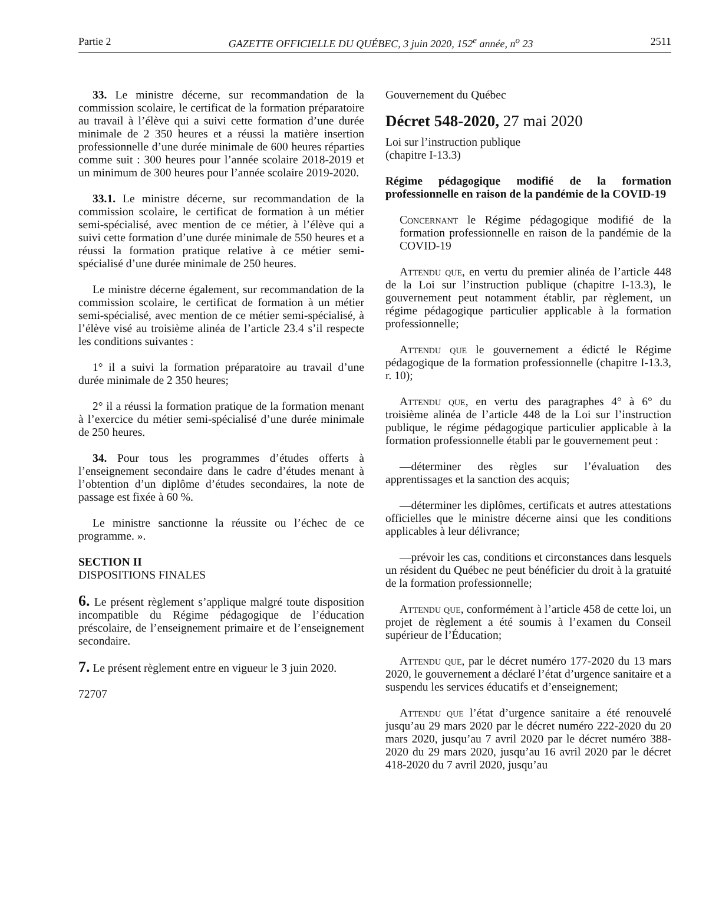Partie 2 GAZETTE OFFICIELLE DU QUÉBEC, 3 juin 2020, 152<sup>e</sup> année, n<sup>o</sup> 23 2511
33. Le ministre décerne, sur recommandation de la commission scolaire, le certificat de la formation préparatoire au travail à l’élève qui a suivi cette formation d’une durée minimale de 2 350 heures et a réussi la matière insertion professionnelle d’une durée minimale de 600 heures réparties comme suit : 300 heures pour l’année scolaire 2018-2019 et un minimum de 300 heures pour l’année scolaire 2019-2020.
33.1. Le ministre décerne, sur recommandation de la commission scolaire, le certificat de formation à un métier semi-spécialisé, avec mention de ce métier, à l’élève qui a suivi cette formation d’une durée minimale de 550 heures et a réussi la formation pratique relative à ce métier semi-spécialisé d’une durée minimale de 250 heures.
Le ministre décerne également, sur recommandation de la commission scolaire, le certificat de formation à un métier semi-spécialisé, avec mention de ce métier semi-spécialisé, à l’élève visé au troisième alinéa de l’article 23.4 s’il respecte les conditions suivantes :
1° il a suivi la formation préparatoire au travail d’une durée minimale de 2 350 heures;
2° il a réussi la formation pratique de la formation menant à l’exercice du métier semi-spécialisé d’une durée minimale de 250 heures.
34. Pour tous les programmes d’études offerts à l’enseignement secondaire dans le cadre d’études menant à l’obtention d’un diplôme d’études secondaires, la note de passage est fixée à 60 %.
Le ministre sanctionne la réussite ou l’échec de ce programme. ».
SECTION II
DISPOSITIONS FINALES
6. Le présent règlement s’applique malgré toute disposition incompatible du Régime pédagogique de l’éducation préscolaire, de l’enseignement primaire et de l’enseignement secondaire.
7. Le présent règlement entre en vigueur le 3 juin 2020.
72707
Gouvernement du Québec
Décret 548-2020, 27 mai 2020
Loi sur l’instruction publique
(chapitre I-13.3)
Régime pédagogique modifié de la formation professionnelle en raison de la pandémie de la COVID-19
Concernant le Régime pédagogique modifié de la formation professionnelle en raison de la pandémie de la COVID-19
Attendu que, en vertu du premier alinéa de l’article 448 de la Loi sur l’instruction publique (chapitre I-13.3), le gouvernement peut notamment établir, par règlement, un régime pédagogique particulier applicable à la formation professionnelle;
Attendu que le gouvernement a édicté le Régime pédagogique de la formation professionnelle (chapitre I-13.3, r. 10);
Attendu que, en vertu des paragraphes 4° à 6° du troisième alinéa de l’article 448 de la Loi sur l’instruction publique, le régime pédagogique particulier applicable à la formation professionnelle établi par le gouvernement peut :
—déterminer des règles sur l’évaluation des apprentissages et la sanction des acquis;
—déterminer les diplômes, certificats et autres attestations officielles que le ministre décerne ainsi que les conditions applicables à leur délivrance;
—prévoir les cas, conditions et circonstances dans lesquels un résident du Québec ne peut bénéficier du droit à la gratuité de la formation professionnelle;
Attendu que, conformément à l’article 458 de cette loi, un projet de règlement a été soumis à l’examen du Conseil supérieur de l’Éducation;
Attendu que, par le décret numéro 177-2020 du 13 mars 2020, le gouvernement a déclaré l’état d’urgence sanitaire et a suspendu les services éducatifs et d’enseignement;
Attendu que l’état d’urgence sanitaire a été renouvelé jusqu’au 29 mars 2020 par le décret numéro 222-2020 du 20 mars 2020, jusqu’au 7 avril 2020 par le décret numéro 388-2020 du 29 mars 2020, jusqu’au 16 avril 2020 par le décret 418-2020 du 7 avril 2020, jusqu’au